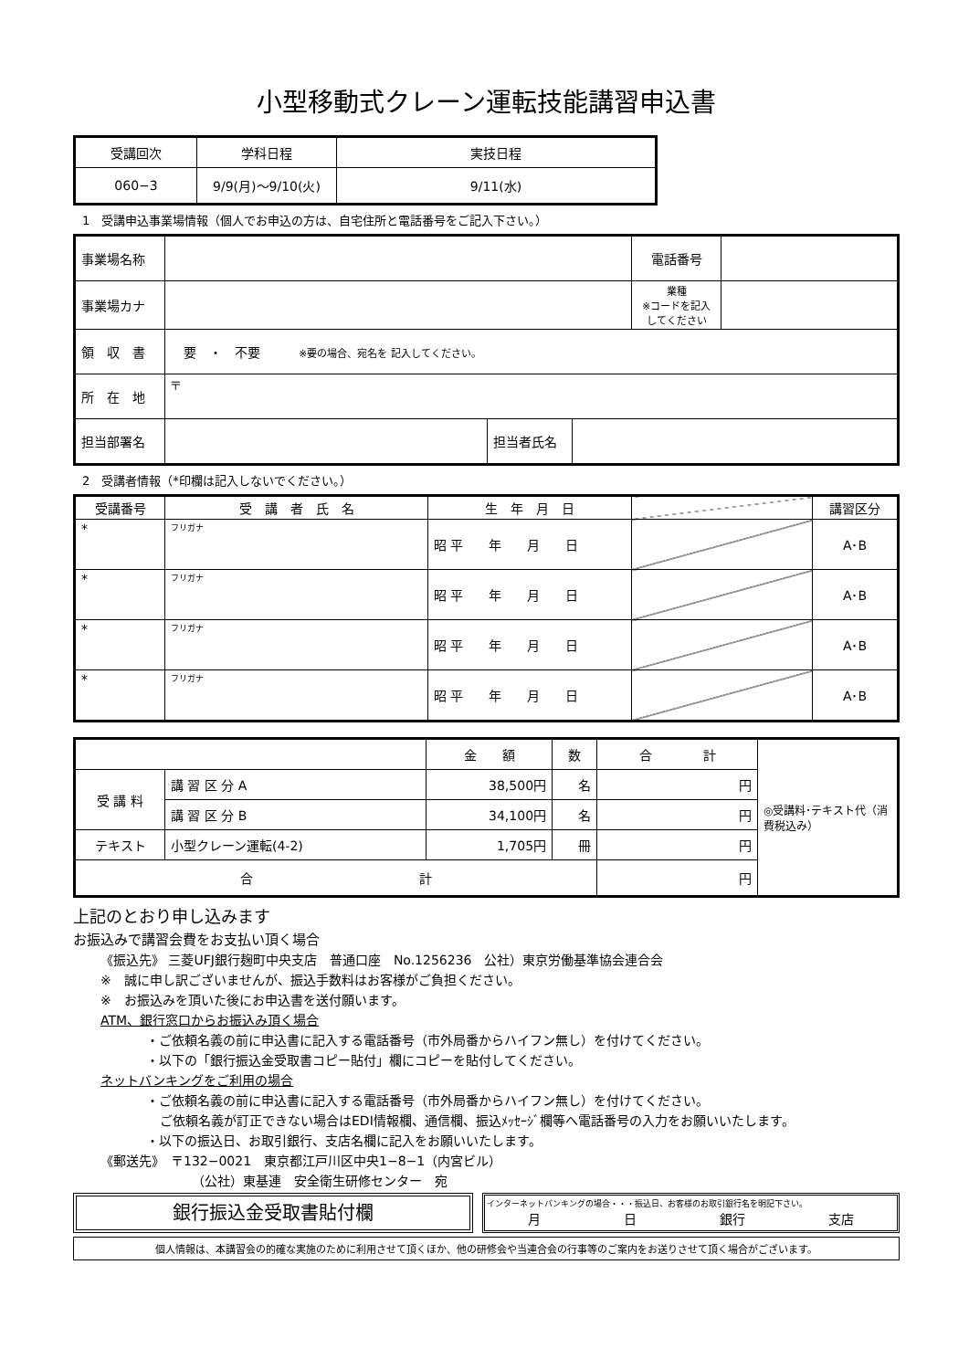小型移動式クレーン運転技能講習申込書
| 受講回次 | 学科日程 | 実技日程 |
| 060−3 | 9/9(月)〜9/10(火) | 9/11(水) |
1　受講申込事業場情報（個人でお申込の方は、自宅住所と電話番号をご記入下さい。）
| 事業場名称 | | | | 電話番号 | |
| 事業場カナ | | | | 業種 ※コードを記入してください | |
| 領 収 書 | 要 ・ 不要 ※要の場合、宛名を 記入してください。 | | | | |
| 所 在 地 | 〒 | | | | |
| 担当部署名 | | 担当者氏名 | | | |
2　受講者情報（*印欄は記入しないでください。）
| 受講番号 | 受 講 者 氏 名 | 生 年 月 日 | | 講習区分 |
| * | フリガナ | 昭 平 年 月 日 | | A･B |
| * | フリガナ | 昭 平 年 月 日 | | A･B |
| * | フリガナ | 昭 平 年 月 日 | | A･B |
| * | フリガナ | 昭 平 年 月 日 | | A･B |
| | | 金 額 | 数 | 合 計 | ◎受講料･テキスト代（消費税込み） |
| 受 講 料 | 講 習 区 分 A | 38,500円 | 名 | 円 | |
| | 講 習 区 分 B | 34,100円 | 名 | 円 | |
| テキスト | 小型クレーン運転(4-2) | 1,705円 | 冊 | 円 | |
| 合 計 | | | | 円 | |
上記のとおり申し込みます
お振込みで講習会費をお支払い頂く場合
《振込先》 三菱UFJ銀行麹町中央支店　普通口座　No.1256236　公社）東京労働基準協会連合会
※　誠に申し訳ございませんが、振込手数料はお客様がご負担ください。
※　お振込みを頂いた後にお申込書を送付願います。
ATM、銀行窓口からお振込み頂く場合
・ご依頼名義の前に申込書に記入する電話番号（市外局番からハイフン無し）を付けてください。
・以下の「銀行振込金受取書コピー貼付」欄にコピーを貼付してください。
ネットバンキングをご利用の場合
・ご依頼名義の前に申込書に記入する電話番号（市外局番からハイフン無し）を付けてください。
ご依頼名義が訂正できない場合はEDI情報欄、通信欄、振込ﾒｯｾｰｼﾞ欄等へ電話番号の入力をお願いいたします。
・以下の振込日、お取引銀行、支店名欄に記入をお願いいたします。
《郵送先》　〒132−0021　東京都江戸川区中央1−8−1（内宮ビル）
（公社）東基連　安全衛生研修センター　宛
銀行振込金受取書貼付欄
インターネットバンキングの場合・・・振込日、お客様のお取引銀行名を明記下さい。
月 日 銀行 支店
個人情報は、本講習会の的確な実施のために利用させて頂くほか、他の研修会や当連合会の行事等のご案内をお送りさせて頂く場合がございます。